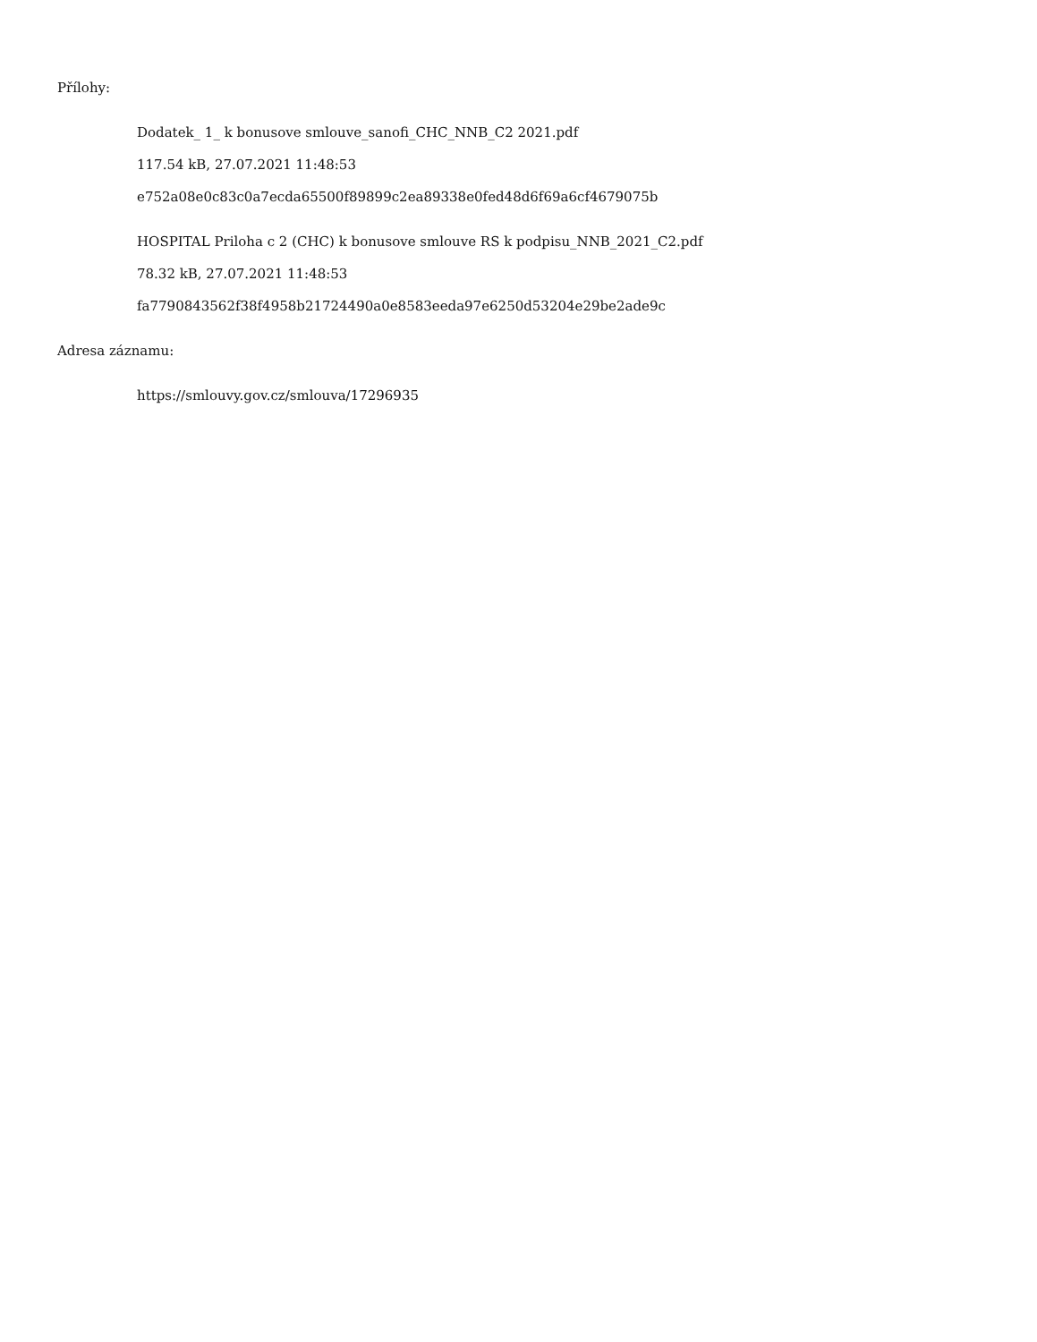Přílohy:
Dodatek_ 1_ k bonusove smlouve_sanofi_CHC_NNB_C2 2021.pdf
117.54 kB, 27.07.2021 11:48:53
e752a08e0c83c0a7ecda65500f89899c2ea89338e0fed48d6f69a6cf4679075b
HOSPITAL Priloha c 2 (CHC) k bonusove smlouve RS k podpisu_NNB_2021_C2.pdf
78.32 kB, 27.07.2021 11:48:53
fa7790843562f38f4958b21724490a0e8583eeda97e6250d53204e29be2ade9c
Adresa záznamu:
https://smlouvy.gov.cz/smlouva/17296935